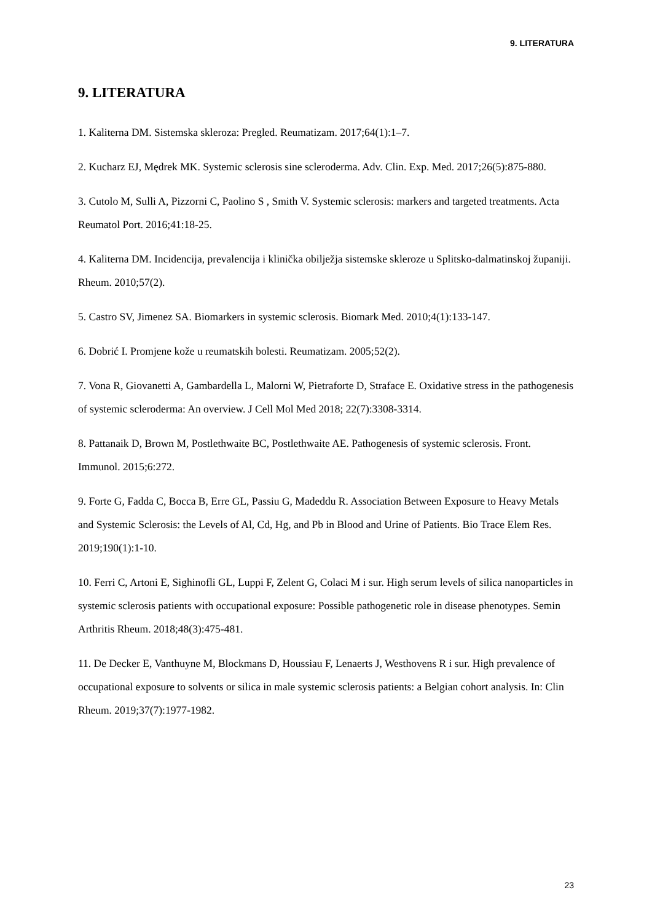9. LITERATURA
9. LITERATURA
1. Kaliterna DM. Sistemska skleroza: Pregled. Reumatizam. 2017;64(1):1–7.
2. Kucharz EJ, Mędrek MK. Systemic sclerosis sine scleroderma. Adv. Clin. Exp. Med. 2017;26(5):875-880.
3. Cutolo M, Sulli A, Pizzorni C, Paolino S , Smith V. Systemic sclerosis: markers and targeted treatments. Acta Reumatol Port. 2016;41:18-25.
4. Kaliterna DM. Incidencija, prevalencija i klinička obilježja sistemske skleroze u Splitsko-dalmatinskoj županiji. Rheum. 2010;57(2).
5. Castro SV, Jimenez SA. Biomarkers in systemic sclerosis. Biomark Med. 2010;4(1):133-147.
6. Dobrić I. Promjene kože u reumatskih bolesti. Reumatizam. 2005;52(2).
7. Vona R, Giovanetti A, Gambardella L, Malorni W, Pietraforte D, Straface E. Oxidative stress in the pathogenesis of systemic scleroderma: An overview. J Cell Mol Med 2018; 22(7):3308-3314.
8. Pattanaik D, Brown M, Postlethwaite BC, Postlethwaite AE. Pathogenesis of systemic sclerosis. Front. Immunol. 2015;6:272.
9. Forte G, Fadda C, Bocca B, Erre GL, Passiu G, Madeddu R. Association Between Exposure to Heavy Metals and Systemic Sclerosis: the Levels of Al, Cd, Hg, and Pb in Blood and Urine of Patients. Bio Trace Elem Res. 2019;190(1):1-10.
10. Ferri C, Artoni E, Sighinofli GL, Luppi F, Zelent G, Colaci M i sur. High serum levels of silica nanoparticles in systemic sclerosis patients with occupational exposure: Possible pathogenetic role in disease phenotypes. Semin Arthritis Rheum. 2018;48(3):475-481.
11. De Decker E, Vanthuyne M, Blockmans D, Houssiau F, Lenaerts J, Westhovens R i sur. High prevalence of occupational exposure to solvents or silica in male systemic sclerosis patients: a Belgian cohort analysis. In: Clin Rheum. 2019;37(7):1977-1982.
23